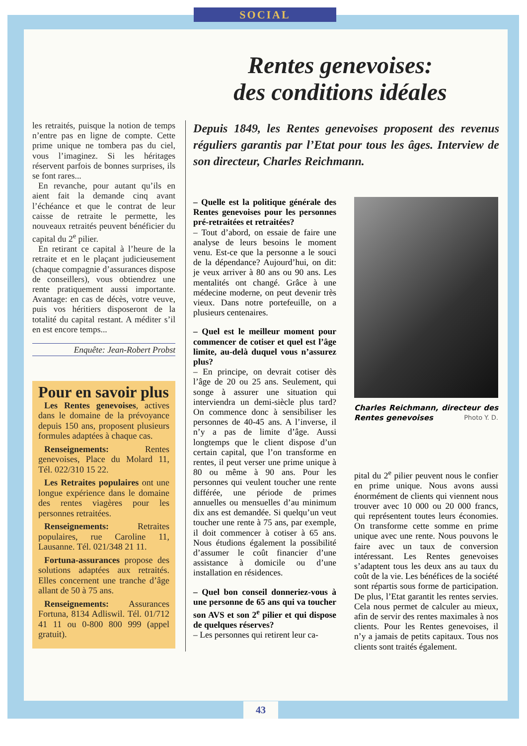SOCIAL
Rentes genevoises:
des conditions idéales
les retraités, puisque la notion de temps n’entre pas en ligne de compte. Cette prime unique ne tombera pas du ciel, vous l’imaginez. Si les héritages réservent parfois de bonnes surprises, ils se font rares...
En revanche, pour autant qu’ils en aient fait la demande cinq avant l’échéance et que le contrat de leur caisse de retraite le permette, les nouveaux retraités peuvent bénéficier du capital du 2<sup>e</sup> pilier.
En retirant ce capital à l’heure de la retraite et en le plaçant judicieusement (chaque compagnie d’assurances dispose de conseillers), vous obtiendrez une rente pratiquement aussi importante. Avantage: en cas de décès, votre veuve, puis vos héritiers disposeront de la totalité du capital restant. A méditer s’il en est encore temps...
Enquête: Jean-Robert Probst
Pour en savoir plus
Les Rentes genevoises, actives dans le domaine de la prévoyance depuis 150 ans, proposent plusieurs formules adaptées à chaque cas.
Renseignements: Rentes genevoises, Place du Molard 11, Tél. 022/310 15 22.
Les Retraites populaires ont une longue expérience dans le domaine des rentes viagères pour les personnes retraitées.
Renseignements: Retraites populaires, rue Caroline 11, Lausanne. Tél. 021/348 21 11.
Fortuna-assurances propose des solutions adaptées aux retraités. Elles concernent une tranche d’âge allant de 50 à 75 ans.
Renseignements: Assurances Fortuna, 8134 Adliswil. Tél. 01/712 41 11 ou 0-800 800 999 (appel gratuit).
Depuis 1849, les Rentes genevoises proposent des revenus réguliers garantis par l’Etat pour tous les âges. Interview de son directeur, Charles Reichmann.
– Quelle est la politique générale des Rentes genevoises pour les personnes pré-retraitées et retraitées?
– Tout d’abord, on essaie de faire une analyse de leurs besoins le moment venu. Est-ce que la personne a le souci de la dépendance? Aujourd’hui, on dit: je veux arriver à 80 ans ou 90 ans. Les mentalités ont changé. Grâce à une médecine moderne, on peut devenir très vieux. Dans notre portefeuille, on a plusieurs centenaires.
– Quel est le meilleur moment pour commencer de cotiser et quel est l’âge limite, au-delà duquel vous n’assurez plus?
– En principe, on devrait cotiser dès l’âge de 20 ou 25 ans. Seulement, qui songe à assurer une situation qui interviendra un demi-siècle plus tard? On commence donc à sensibiliser les personnes de 40-45 ans. A l’inverse, il n’y a pas de limite d’âge. Aussi longtemps que le client dispose d’un certain capital, que l’on transforme en rentes, il peut verser une prime unique à 80 ou même à 90 ans. Pour les personnes qui veulent toucher une rente différée, une période de primes annuelles ou mensuelles d’au minimum dix ans est demandée. Si quelqu’un veut toucher une rente à 75 ans, par exemple, il doit commencer à cotiser à 65 ans. Nous étudions également la possibilité d’assumer le coût financier d’une assistance à domicile ou d’une installation en résidences.
– Quel bon conseil donneriez-vous à une personne de 65 ans qui va toucher son AVS et son 2<sup>e</sup> pilier et qui dispose de quelques réserves?
– Les personnes qui retirent leur ca-
Charles Reichmann, directeur des Rentes genevoises Photo Y. D.
pital du 2<sup>e</sup> pilier peuvent nous le confier en prime unique. Nous avons aussi énormément de clients qui viennent nous trouver avec 10 000 ou 20 000 francs, qui représentent toutes leurs économies. On transforme cette somme en prime unique avec une rente. Nous pouvons le faire avec un taux de conversion intéressant. Les Rentes genevoises s’adaptent tous les deux ans au taux du coût de la vie. Les bénéfices de la société sont répartis sous forme de participation. De plus, l’Etat garantit les rentes servies. Cela nous permet de calculer au mieux, afin de servir des rentes maximales à nos clients. Pour les Rentes genevoises, il n’y a jamais de petits capitaux. Tous nos clients sont traités également.
43